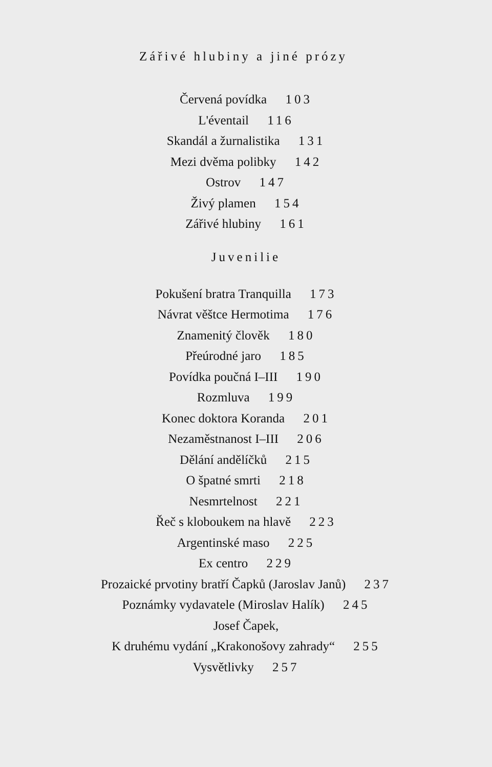Zářivé hlubiny a jiné prózy
Červená povídka 103
L'éventail 116
Skandál a žurnalistika 131
Mezi dvěma polibky 142
Ostrov 147
Živý plamen 154
Zářivé hlubiny 161
Juvenilie
Pokušení bratra Tranquilla 173
Návrat věštce Hermotima 176
Znamenitý člověk 180
Přeúrodné jaro 185
Povídka poučná I–III 190
Rozmluva 199
Konec doktora Koranda 201
Nezaměstnanost I–III 206
Dělání andělíčků 215
O špatné smrti 218
Nesmrtelnost 221
Řeč s kloboukem na hlavě 223
Argentinské maso 225
Ex centro 229
Prozaické prvotiny bratří Čapků (Jaroslav Janů) 237
Poznámky vydavatele (Miroslav Halík) 245
Josef Čapek,
K druhému vydání „Krakonošovy zahrady“ 255
Vysvětlivky 257